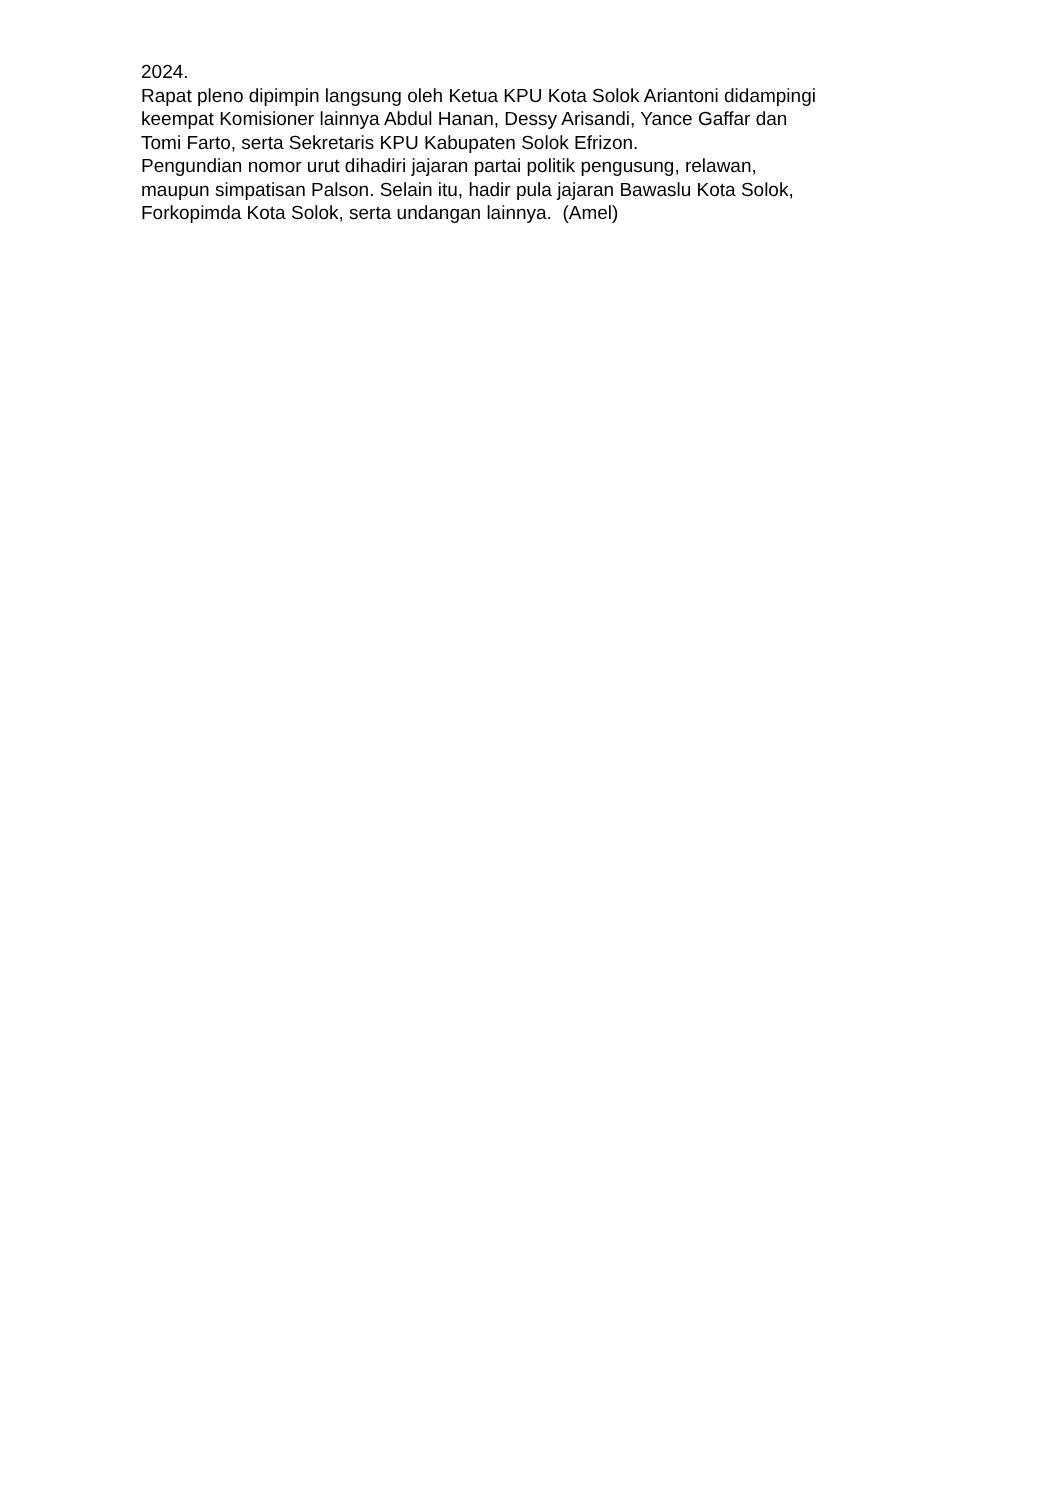2024.
Rapat pleno dipimpin langsung oleh Ketua KPU Kota Solok Ariantoni didampingi
keempat Komisioner lainnya Abdul Hanan, Dessy Arisandi, Yance Gaffar dan
Tomi Farto, serta Sekretaris KPU Kabupaten Solok Efrizon.
Pengundian nomor urut dihadiri jajaran partai politik pengusung, relawan,
maupun simpatisan Palson. Selain itu, hadir pula jajaran Bawaslu Kota Solok,
Forkopimda Kota Solok, serta undangan lainnya. (Amel)